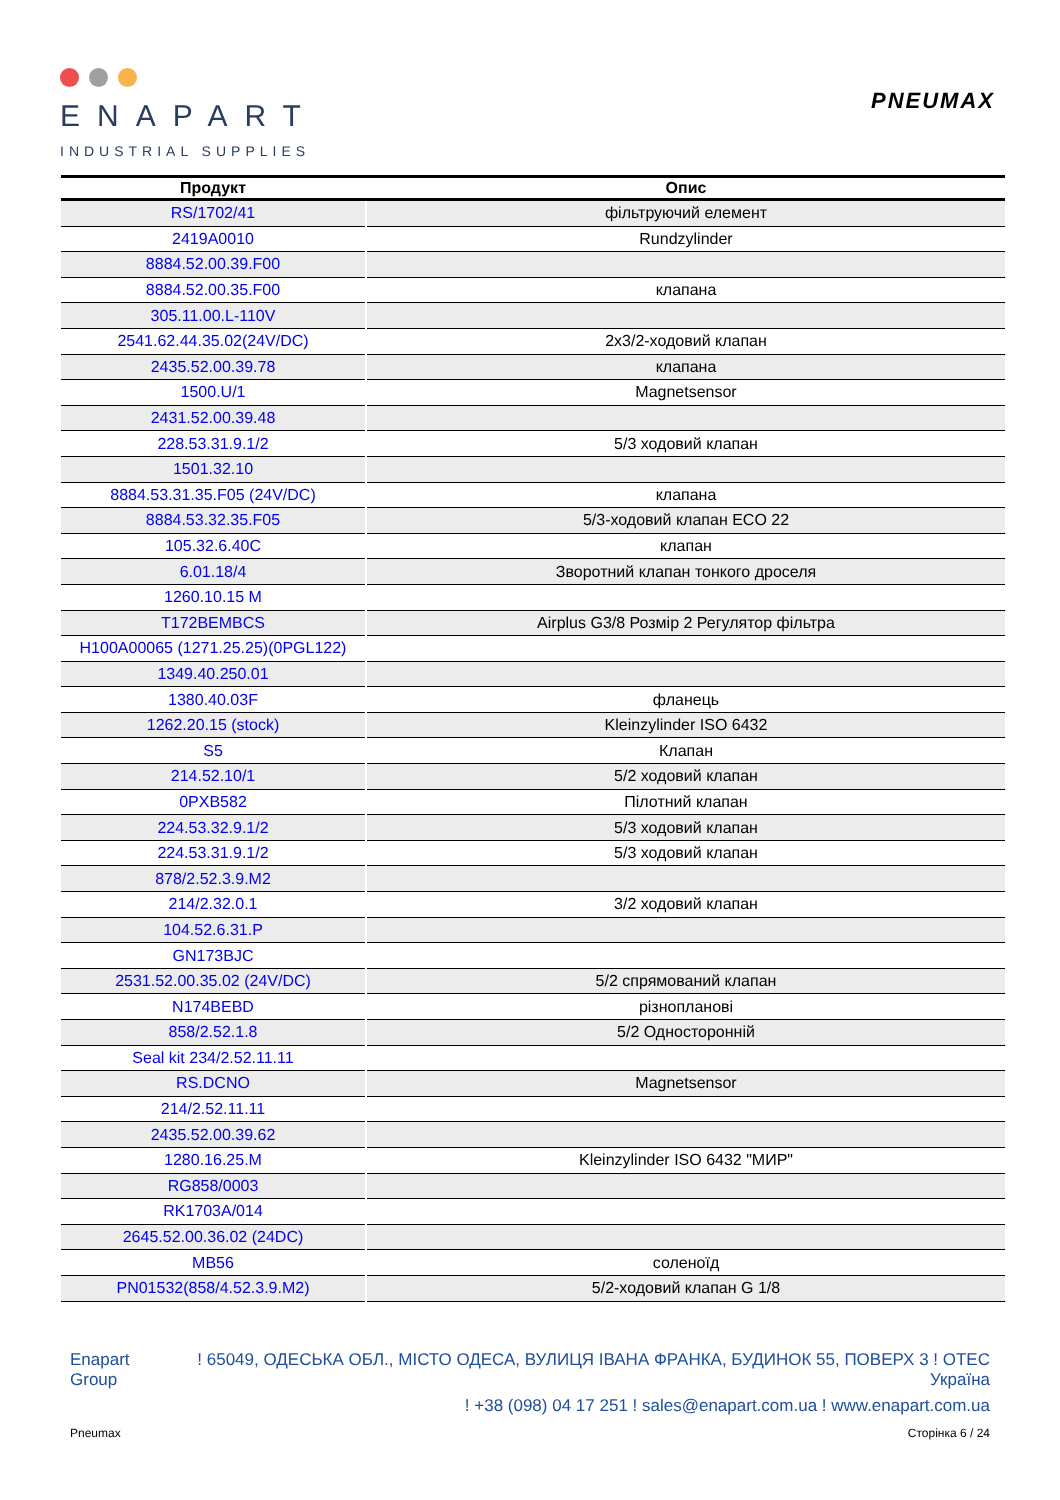ENAPART
INDUSTRIAL SUPPLIES
PNEUMAX
| Продукт | Опис |
| --- | --- |
| RS/1702/41 | фільтруючий елемент |
| 2419A0010 | Rundzylinder |
| 8884.52.00.39.F00 | |
| 8884.52.00.35.F00 | клапана |
| 305.11.00.L-110V | |
| 2541.62.44.35.02(24V/DC) | 2x3/2-ходовий клапан |
| 2435.52.00.39.78 | клапана |
| 1500.U/1 | Magnetsensor |
| 2431.52.00.39.48 | |
| 228.53.31.9.1/2 | 5/3 ходовий клапан |
| 1501.32.10 | |
| 8884.53.31.35.F05 (24V/DC) | клапана |
| 8884.53.32.35.F05 | 5/3-ходовий клапан ECO 22 |
| 105.32.6.40C | клапан |
| 6.01.18/4 | Зворотний клапан тонкого дроселя |
| 1260.10.15 M | |
| T172BEMBCS | Airplus G3/8 Розмір 2 Регулятор фільтра |
| H100A00065 (1271.25.25)(0PGL122) | |
| 1349.40.250.01 | |
| 1380.40.03F | фланець |
| 1262.20.15 (stock) | Kleinzylinder ISO 6432 |
| S5 | Клапан |
| 214.52.10/1 | 5/2 ходовий клапан |
| 0PXB582 | Пілотний клапан |
| 224.53.32.9.1/2 | 5/3 ходовий клапан |
| 224.53.31.9.1/2 | 5/3 ходовий клапан |
| 878/2.52.3.9.M2 | |
| 214/2.32.0.1 | 3/2 ходовий клапан |
| 104.52.6.31.P | |
| GN173BJC | |
| 2531.52.00.35.02 (24V/DC) | 5/2 спрямований клапан |
| N174BEBD | різнопланові |
| 858/2.52.1.8 | 5/2 Односторонній |
| Seal kit 234/2.52.11.11 | |
| RS.DCNO | Magnetsensor |
| 214/2.52.11.11 | |
| 2435.52.00.39.62 | |
| 1280.16.25.M | Kleinzylinder ISO 6432 "МИР" |
| RG858/0003 | |
| RK1703A/014 | |
| 2645.52.00.36.02 (24DC) | |
| MB56 | соленоїд |
| PN01532(858/4.52.3.9.M2) | 5/2-ходовий клапан G 1/8 |
Enapart
Group
! 65049, ОДЕСЬКА ОБЛ., МІСТО ОДЕСА, ВУЛИЦЯ ІВАНА ФРАНКА, БУДИНОК 55, ПОВЕРХ 3 ! ОТЕС
Україна
! +38 (098) 04 17 251 ! sales@enapart.com.ua ! www.enapart.com.ua
Pneumax Сторінка 6 / 24